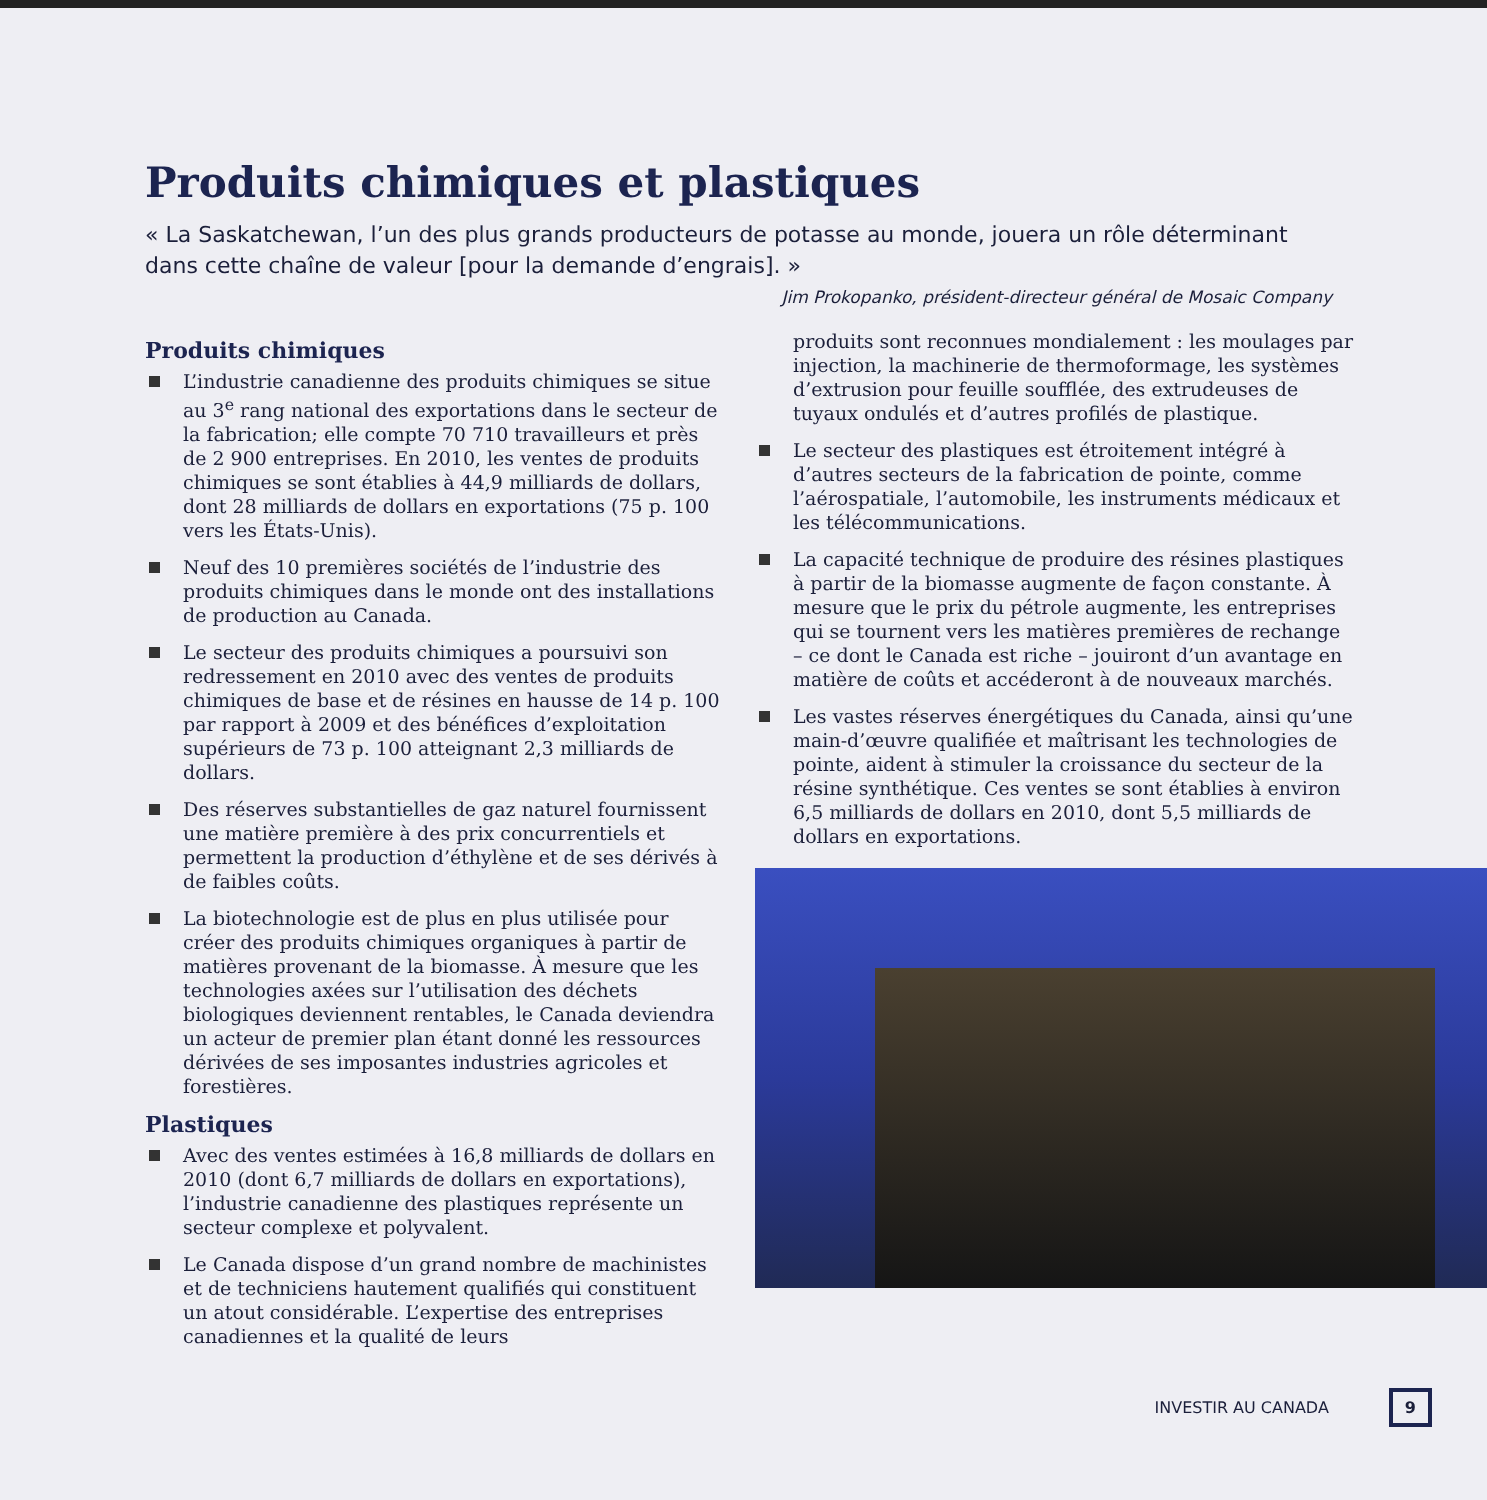Produits chimiques et plastiques
« La Saskatchewan, l’un des plus grands producteurs de potasse au monde, jouera un rôle déterminant dans cette chaîne de valeur [pour la demande d’engrais]. »
Jim Prokopanko, président-directeur général de Mosaic Company
Produits chimiques
L’industrie canadienne des produits chimiques se situe au 3<sup>e</sup> rang national des exportations dans le secteur de la fabrication; elle compte 70 710 travailleurs et près de 2 900 entreprises. En 2010, les ventes de produits chimiques se sont établies à 44,9 milliards de dollars, dont 28 milliards de dollars en exportations (75 p. 100 vers les États-Unis).
Neuf des 10 premières sociétés de l’industrie des produits chimiques dans le monde ont des installations de production au Canada.
Le secteur des produits chimiques a poursuivi son redressement en 2010 avec des ventes de produits chimiques de base et de résines en hausse de 14 p. 100 par rapport à 2009 et des bénéfices d’exploitation supérieurs de 73 p. 100 atteignant 2,3 milliards de dollars.
Des réserves substantielles de gaz naturel fournissent une matière première à des prix concurrentiels et permettent la production d’éthylène et de ses dérivés à de faibles coûts.
La biotechnologie est de plus en plus utilisée pour créer des produits chimiques organiques à partir de matières provenant de la biomasse. À mesure que les technologies axées sur l’utilisation des déchets biologiques deviennent rentables, le Canada deviendra un acteur de premier plan étant donné les ressources dérivées de ses imposantes industries agricoles et forestières.
Plastiques
Avec des ventes estimées à 16,8 milliards de dollars en 2010 (dont 6,7 milliards de dollars en exportations), l’industrie canadienne des plastiques représente un secteur complexe et polyvalent.
Le Canada dispose d’un grand nombre de machinistes et de techniciens hautement qualifiés qui constituent un atout considérable. L’expertise des entreprises canadiennes et la qualité de leurs
produits sont reconnues mondialement : les moulages par injection, la machinerie de thermoformage, les systèmes d’extrusion pour feuille soufflée, des extrudeuses de tuyaux ondulés et d’autres profilés de plastique.
Le secteur des plastiques est étroitement intégré à d’autres secteurs de la fabrication de pointe, comme l’aérospatiale, l’automobile, les instruments médicaux et les télécommunications.
La capacité technique de produire des résines plastiques à partir de la biomasse augmente de façon constante. À mesure que le prix du pétrole augmente, les entreprises qui se tournent vers les matières premières de rechange – ce dont le Canada est riche – jouiront d’un avantage en matière de coûts et accéderont à de nouveaux marchés.
Les vastes réserves énergétiques du Canada, ainsi qu’une main-d’œuvre qualifiée et maîtrisant les technologies de pointe, aident à stimuler la croissance du secteur de la résine synthétique. Ces ventes se sont établies à environ 6,5 milliards de dollars en 2010, dont 5,5 milliards de dollars en exportations.
INVESTIR AU CANADA 9